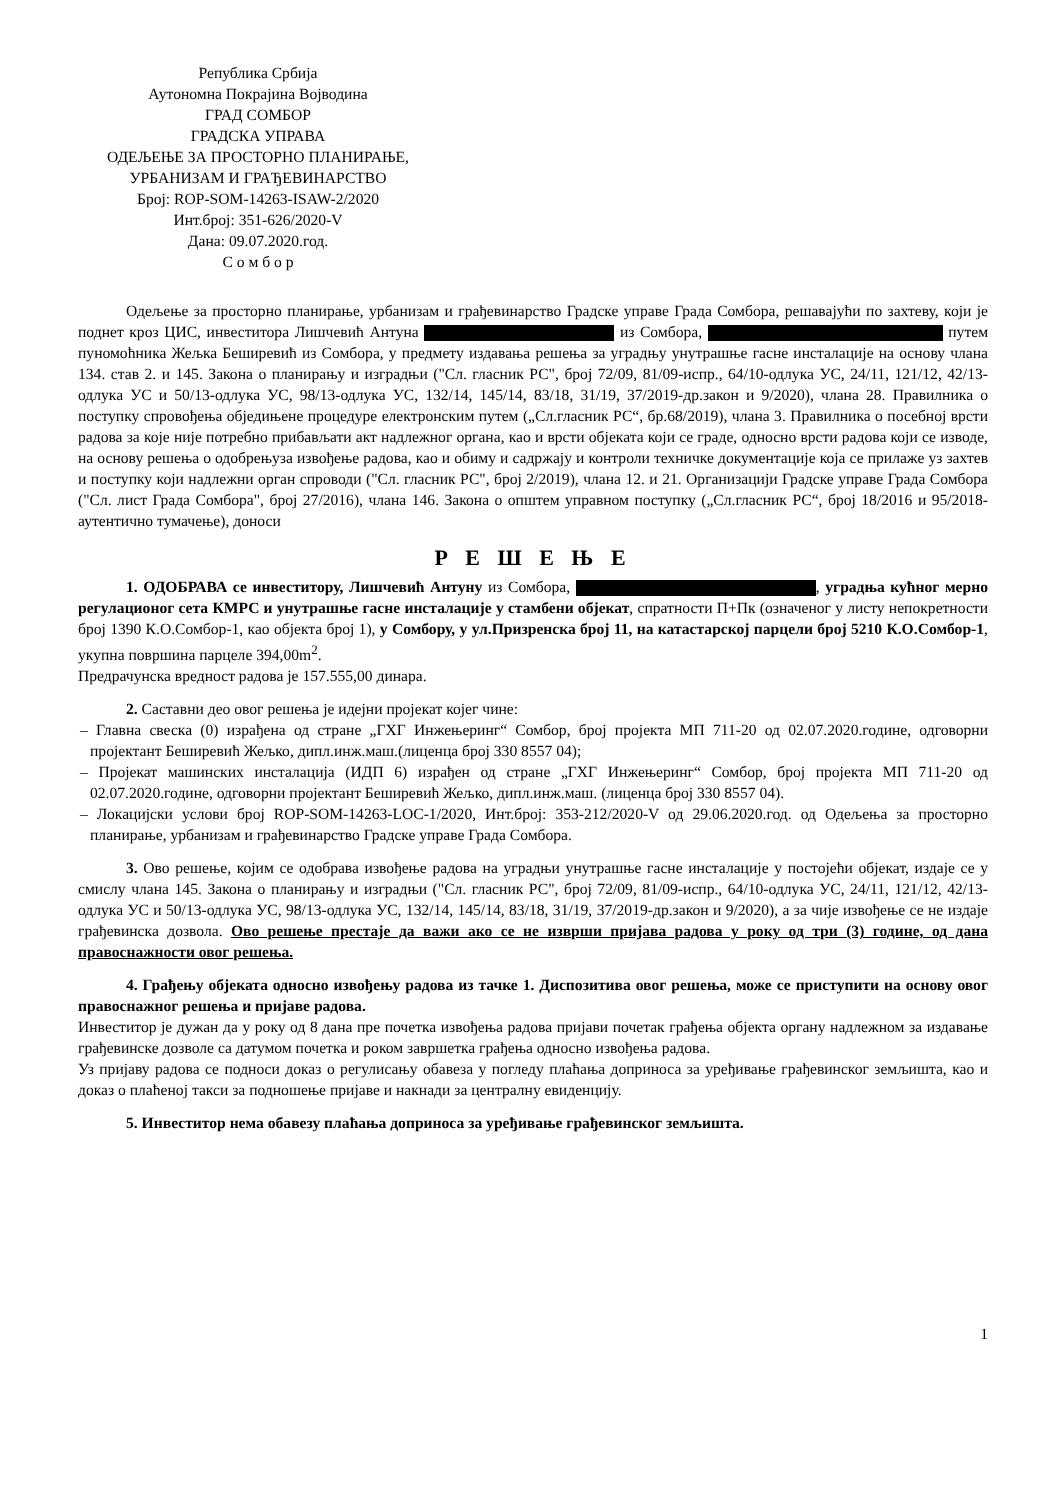Република Србија
Аутономна Покрајина Војводина
ГРАД СОМБОР
ГРАДСКА УПРАВА
ОДЕЉЕЊЕ ЗА ПРОСТОРНО ПЛАНИРАЊЕ,
УРБАНИЗАМ И ГРАЂЕВИНАРСТВО
Број: ROP-SOM-14263-ISAW-2/2020
Инт.број: 351-626/2020-V
Дана: 09.07.2020.год.
С о м б о р
Одељење за просторно планирање, урбанизам и грађевинарство Градске управе Града Сомбора, решавајући по захтеву, који је поднет кроз ЦИС, инвеститора Лишчевић Антуна из Сомбора, путем пуномоћника Жељка Беширевић из Сомбора, у предмету издавања решења за уградњу унутрашње гасне инсталације на основу члана 134. став 2. и 145. Закона о планирању и изградњи ("Сл. гласник РС", број 72/09, 81/09-испр., 64/10-одлука УС, 24/11, 121/12, 42/13-одлука УС и 50/13-одлука УС, 98/13-одлука УС, 132/14, 145/14, 83/18, 31/19, 37/2019-др.закон и 9/2020), члана 28. Правилника о поступку спровођења обједињене процедуре електронским путем („Сл.гласник РС“, бр.68/2019), члана 3. Правилника о посебној врсти радова за које није потребно прибављати акт надлежног органа, као и врсти објеката који се граде, односно врсти радова који се изводе, на основу решења о одобрењуза извођење радова, као и обиму и садржају и контроли техничке документације која се прилаже уз захтев и поступку који надлежни орган спроводи ("Сл. гласник РС", број 2/2019), члана 12. и 21. Организацији Градске управе Града Сомбора ("Сл. лист Града Сомбора", број 27/2016), члана 146. Закона о општем управном поступку („Сл.гласник РС“, број 18/2016 и 95/2018-аутентично тумачење), доноси
Р Е Ш Е Њ Е
1. ОДОБРАВА се инвеститору, Лишчевић Антуну из Сомбора, , уградња кућног мерно регулационог сета КМРС и унутрашње гасне инсталације у стамбени објекат, спратности П+Пк (означеног у листу непокретности број 1390 К.О.Сомбор-1, као објекта број 1), у Сомбору, у ул.Призренска број 11, на катастарској парцели број 5210 К.О.Сомбор-1, укупна површина парцеле 394,00m<sup>2</sup>.
Предрачунска вредност радова је 157.555,00 динара.
2. Саставни део овог решења је идејни пројекат којег чине:
– Главна свеска (0) израђена од стране „ГХГ Инжењеринг“ Сомбор, број пројекта МП 711-20 од 02.07.2020.године, одговорни пројектант Беширевић Жељко, дипл.инж.маш.(лиценца број 330 8557 04);
– Пројекат машинских инсталација (ИДП 6) израђен од стране „ГХГ Инжењеринг“ Сомбор, број пројекта МП 711-20 од 02.07.2020.године, одговорни пројектант Беширевић Жељко, дипл.инж.маш. (лиценца број 330 8557 04).
– Локацијски услови број ROP-SOM-14263-LOC-1/2020, Инт.број: 353-212/2020-V од 29.06.2020.год. од Одељења за просторно планирање, урбанизам и грађевинарство Градске управе Града Сомбора.
3. Ово решење, којим се одобрава извођење радова на уградњи унутрашње гасне инсталације у постојећи објекат, издаје се у смислу члана 145. Закона о планирању и изградњи ("Сл. гласник РС", број 72/09, 81/09-испр., 64/10-одлука УС, 24/11, 121/12, 42/13-одлука УС и 50/13-одлука УС, 98/13-одлука УС, 132/14, 145/14, 83/18, 31/19, 37/2019-др.закон и 9/2020), а за чије извођење се не издаје грађевинска дозвола. Ово решење престаје да важи ако се не изврши пријава радова у року од три (3) године, од дана правоснажности овог решења.
4. Грађењу објеката односно извођењу радова из тачке 1. Диспозитива овог решења, може се приступити на основу овог правоснажног решења и пријаве радова.
Инвеститор је дужан да у року од 8 дана пре почетка извођења радова пријави почетак грађења објекта органу надлежном за издавање грађевинске дозволе са датумом почетка и роком завршетка грађења односно извођења радова.
Уз пријаву радова се подноси доказ о регулисању обавеза у погледу плаћања доприноса за уређивање грађевинског земљишта, као и доказ о плаћеној такси за подношење пријаве и накнади за централну евиденцију.
5. Инвеститор нема обавезу плаћања доприноса за уређивање грађевинског земљишта.
1